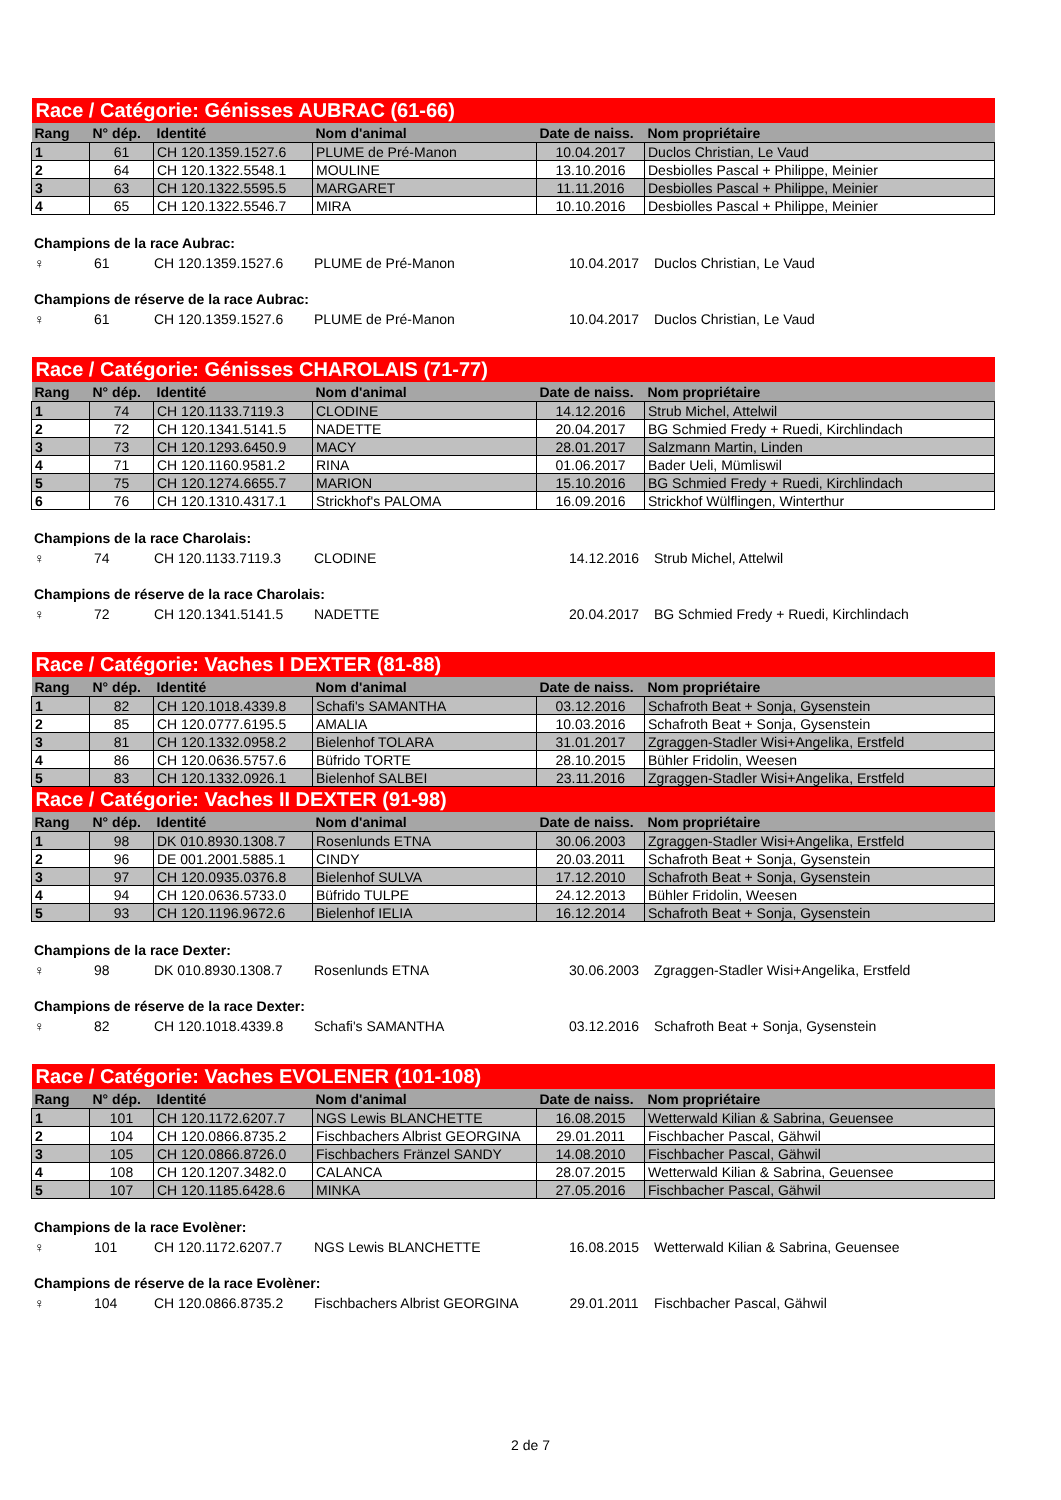| Race / Catégorie: Génisses AUBRAC (61-66) | | | | | |
| Rang | N° dép. | Identité | Nom d'animal | Date de naiss. | Nom propriétaire |
| 1 | 61 | CH 120.1359.1527.6 | PLUME de Pré-Manon | 10.04.2017 | Duclos Christian, Le Vaud |
| 2 | 64 | CH 120.1322.5548.1 | MOULINE | 13.10.2016 | Desbiolles Pascal + Philippe, Meinier |
| 3 | 63 | CH 120.1322.5595.5 | MARGARET | 11.11.2016 | Desbiolles Pascal + Philippe, Meinier |
| 4 | 65 | CH 120.1322.5546.7 | MIRA | 10.10.2016 | Desbiolles Pascal + Philippe, Meinier |
Champions de la race Aubrac:
♀ 61 CH 120.1359.1527.6 PLUME de Pré-Manon 10.04.2017 Duclos Christian, Le Vaud
Champions de réserve de la race Aubrac:
♀ 61 CH 120.1359.1527.6 PLUME de Pré-Manon 10.04.2017 Duclos Christian, Le Vaud
| Race / Catégorie: Génisses CHAROLAIS (71-77) | | | | | |
| Rang | N° dép. | Identité | Nom d'animal | Date de naiss. | Nom propriétaire |
| 1 | 74 | CH 120.1133.7119.3 | CLODINE | 14.12.2016 | Strub Michel, Attelwil |
| 2 | 72 | CH 120.1341.5141.5 | NADETTE | 20.04.2017 | BG Schmied Fredy + Ruedi, Kirchlindach |
| 3 | 73 | CH 120.1293.6450.9 | MACY | 28.01.2017 | Salzmann Martin, Linden |
| 4 | 71 | CH 120.1160.9581.2 | RINA | 01.06.2017 | Bader Ueli, Mümliswil |
| 5 | 75 | CH 120.1274.6655.7 | MARION | 15.10.2016 | BG Schmied Fredy + Ruedi, Kirchlindach |
| 6 | 76 | CH 120.1310.4317.1 | Strickhof's PALOMA | 16.09.2016 | Strickhof Wülflingen, Winterthur |
Champions de la race Charolais:
♀ 74 CH 120.1133.7119.3 CLODINE 14.12.2016 Strub Michel, Attelwil
Champions de réserve de la race Charolais:
♀ 72 CH 120.1341.5141.5 NADETTE 20.04.2017 BG Schmied Fredy + Ruedi, Kirchlindach
| Race / Catégorie: Vaches I DEXTER (81-88) | | | | | |
| Rang | N° dép. | Identité | Nom d'animal | Date de naiss. | Nom propriétaire |
| 1 | 82 | CH 120.1018.4339.8 | Schafi's SAMANTHA | 03.12.2016 | Schafroth Beat + Sonja, Gysenstein |
| 2 | 85 | CH 120.0777.6195.5 | AMALIA | 10.03.2016 | Schafroth Beat + Sonja, Gysenstein |
| 3 | 81 | CH 120.1332.0958.2 | Bielenhof TOLARA | 31.01.2017 | Zgraggen-Stadler Wisi+Angelika, Erstfeld |
| 4 | 86 | CH 120.0636.5757.6 | Büfrido TORTE | 28.10.2015 | Bühler Fridolin, Weesen |
| 5 | 83 | CH 120.1332.0926.1 | Bielenhof SALBEI | 23.11.2016 | Zgraggen-Stadler Wisi+Angelika, Erstfeld |
| Race / Catégorie: Vaches II DEXTER (91-98) | | | | | |
| Rang | N° dép. | Identité | Nom d'animal | Date de naiss. | Nom propriétaire |
| 1 | 98 | DK 010.8930.1308.7 | Rosenlunds ETNA | 30.06.2003 | Zgraggen-Stadler Wisi+Angelika, Erstfeld |
| 2 | 96 | DE 001.2001.5885.1 | CINDY | 20.03.2011 | Schafroth Beat + Sonja, Gysenstein |
| 3 | 97 | CH 120.0935.0376.8 | Bielenhof SULVA | 17.12.2010 | Schafroth Beat + Sonja, Gysenstein |
| 4 | 94 | CH 120.0636.5733.0 | Büfrido TULPE | 24.12.2013 | Bühler Fridolin, Weesen |
| 5 | 93 | CH 120.1196.9672.6 | Bielenhof IELIA | 16.12.2014 | Schafroth Beat + Sonja, Gysenstein |
Champions de la race Dexter:
♀ 98 DK 010.8930.1308.7 Rosenlunds ETNA 30.06.2003 Zgraggen-Stadler Wisi+Angelika, Erstfeld
Champions de réserve de la race Dexter:
♀ 82 CH 120.1018.4339.8 Schafi's SAMANTHA 03.12.2016 Schafroth Beat + Sonja, Gysenstein
| Race / Catégorie: Vaches EVOLENER (101-108) | | | | | |
| Rang | N° dép. | Identité | Nom d'animal | Date de naiss. | Nom propriétaire |
| 1 | 101 | CH 120.1172.6207.7 | NGS Lewis BLANCHETTE | 16.08.2015 | Wetterwald Kilian & Sabrina, Geuensee |
| 2 | 104 | CH 120.0866.8735.2 | Fischbachers Albrist GEORGINA | 29.01.2011 | Fischbacher Pascal, Gähwil |
| 3 | 105 | CH 120.0866.8726.0 | Fischbachers Fränzel SANDY | 14.08.2010 | Fischbacher Pascal, Gähwil |
| 4 | 108 | CH 120.1207.3482.0 | CALANCA | 28.07.2015 | Wetterwald Kilian & Sabrina, Geuensee |
| 5 | 107 | CH 120.1185.6428.6 | MINKA | 27.05.2016 | Fischbacher Pascal, Gähwil |
Champions de la race Evolèner:
♀ 101 CH 120.1172.6207.7 NGS Lewis BLANCHETTE 16.08.2015 Wetterwald Kilian & Sabrina, Geuensee
Champions de réserve de la race Evolèner:
♀ 104 CH 120.0866.8735.2 Fischbachers Albrist GEORGINA 29.01.2011 Fischbacher Pascal, Gähwil
2 de 7